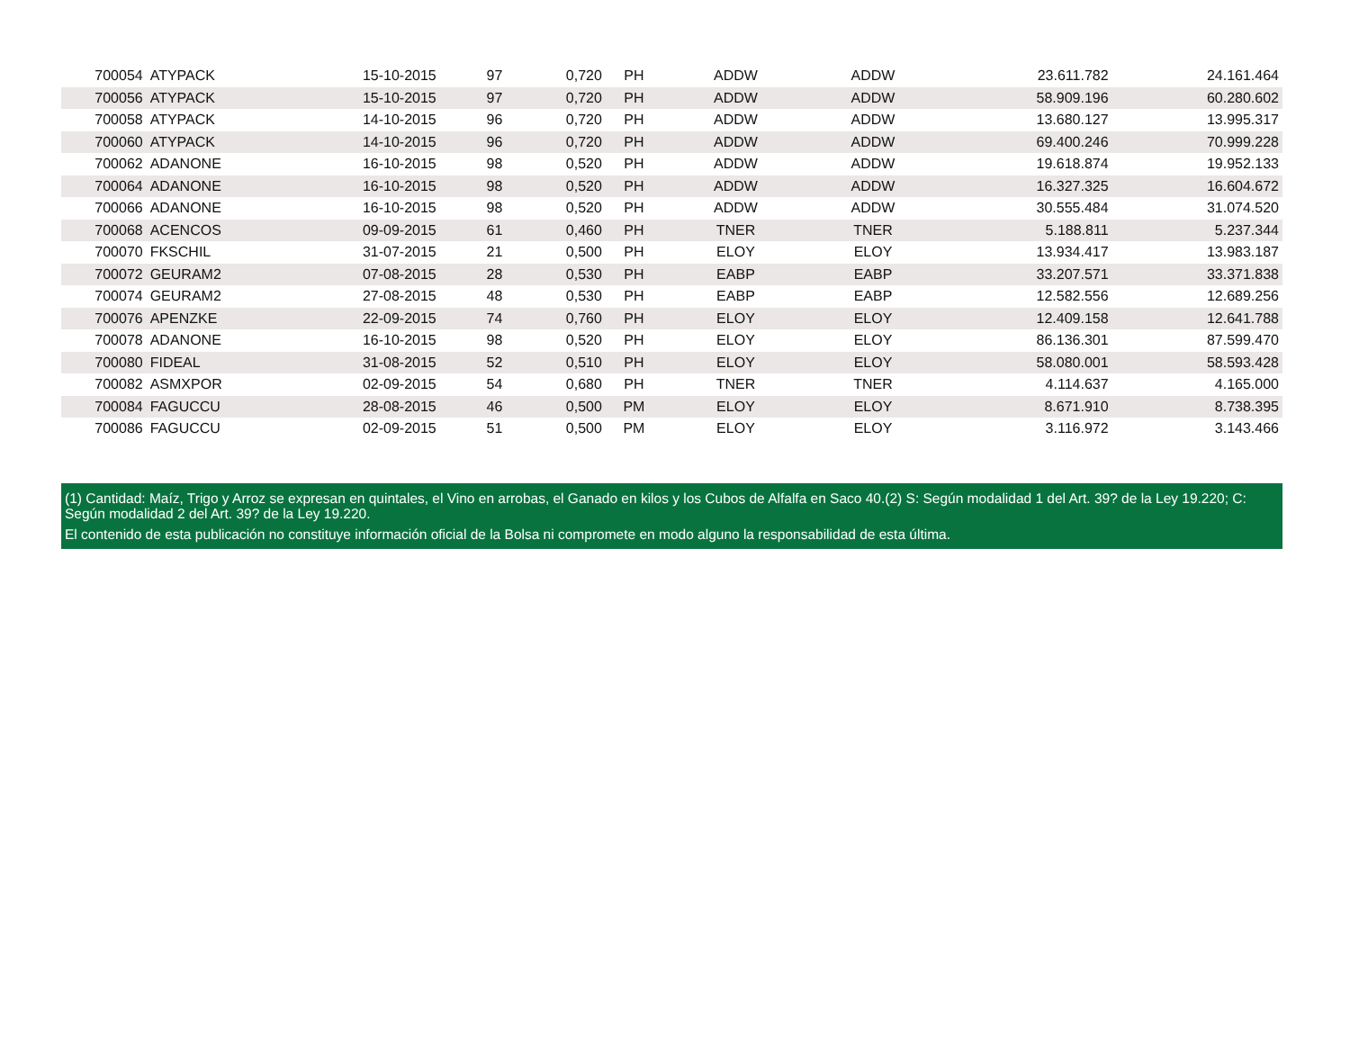| 700054 | ATYPACK | 15-10-2015 | 97 | 0,720 | PH | ADDW | ADDW | 23.611.782 | 24.161.464 |
| 700056 | ATYPACK | 15-10-2015 | 97 | 0,720 | PH | ADDW | ADDW | 58.909.196 | 60.280.602 |
| 700058 | ATYPACK | 14-10-2015 | 96 | 0,720 | PH | ADDW | ADDW | 13.680.127 | 13.995.317 |
| 700060 | ATYPACK | 14-10-2015 | 96 | 0,720 | PH | ADDW | ADDW | 69.400.246 | 70.999.228 |
| 700062 | ADANONE | 16-10-2015 | 98 | 0,520 | PH | ADDW | ADDW | 19.618.874 | 19.952.133 |
| 700064 | ADANONE | 16-10-2015 | 98 | 0,520 | PH | ADDW | ADDW | 16.327.325 | 16.604.672 |
| 700066 | ADANONE | 16-10-2015 | 98 | 0,520 | PH | ADDW | ADDW | 30.555.484 | 31.074.520 |
| 700068 | ACENCOS | 09-09-2015 | 61 | 0,460 | PH | TNER | TNER | 5.188.811 | 5.237.344 |
| 700070 | FKSCHIL | 31-07-2015 | 21 | 0,500 | PH | ELOY | ELOY | 13.934.417 | 13.983.187 |
| 700072 | GEURAM2 | 07-08-2015 | 28 | 0,530 | PH | EABP | EABP | 33.207.571 | 33.371.838 |
| 700074 | GEURAM2 | 27-08-2015 | 48 | 0,530 | PH | EABP | EABP | 12.582.556 | 12.689.256 |
| 700076 | APENZKE | 22-09-2015 | 74 | 0,760 | PH | ELOY | ELOY | 12.409.158 | 12.641.788 |
| 700078 | ADANONE | 16-10-2015 | 98 | 0,520 | PH | ELOY | ELOY | 86.136.301 | 87.599.470 |
| 700080 | FIDEAL | 31-08-2015 | 52 | 0,510 | PH | ELOY | ELOY | 58.080.001 | 58.593.428 |
| 700082 | ASMXPOR | 02-09-2015 | 54 | 0,680 | PH | TNER | TNER | 4.114.637 | 4.165.000 |
| 700084 | FAGUCCU | 28-08-2015 | 46 | 0,500 | PM | ELOY | ELOY | 8.671.910 | 8.738.395 |
| 700086 | FAGUCCU | 02-09-2015 | 51 | 0,500 | PM | ELOY | ELOY | 3.116.972 | 3.143.466 |
(1) Cantidad: Maíz, Trigo y Arroz se expresan en quintales, el Vino en arrobas, el Ganado en kilos y los Cubos de Alfalfa en Saco 40.(2) S: Según modalidad 1 del Art. 39? de la Ley 19.220; C: Según modalidad 2 del Art. 39? de la Ley 19.220.
El contenido de esta publicación no constituye información oficial de la Bolsa ni compromete en modo alguno la responsabilidad de esta última.